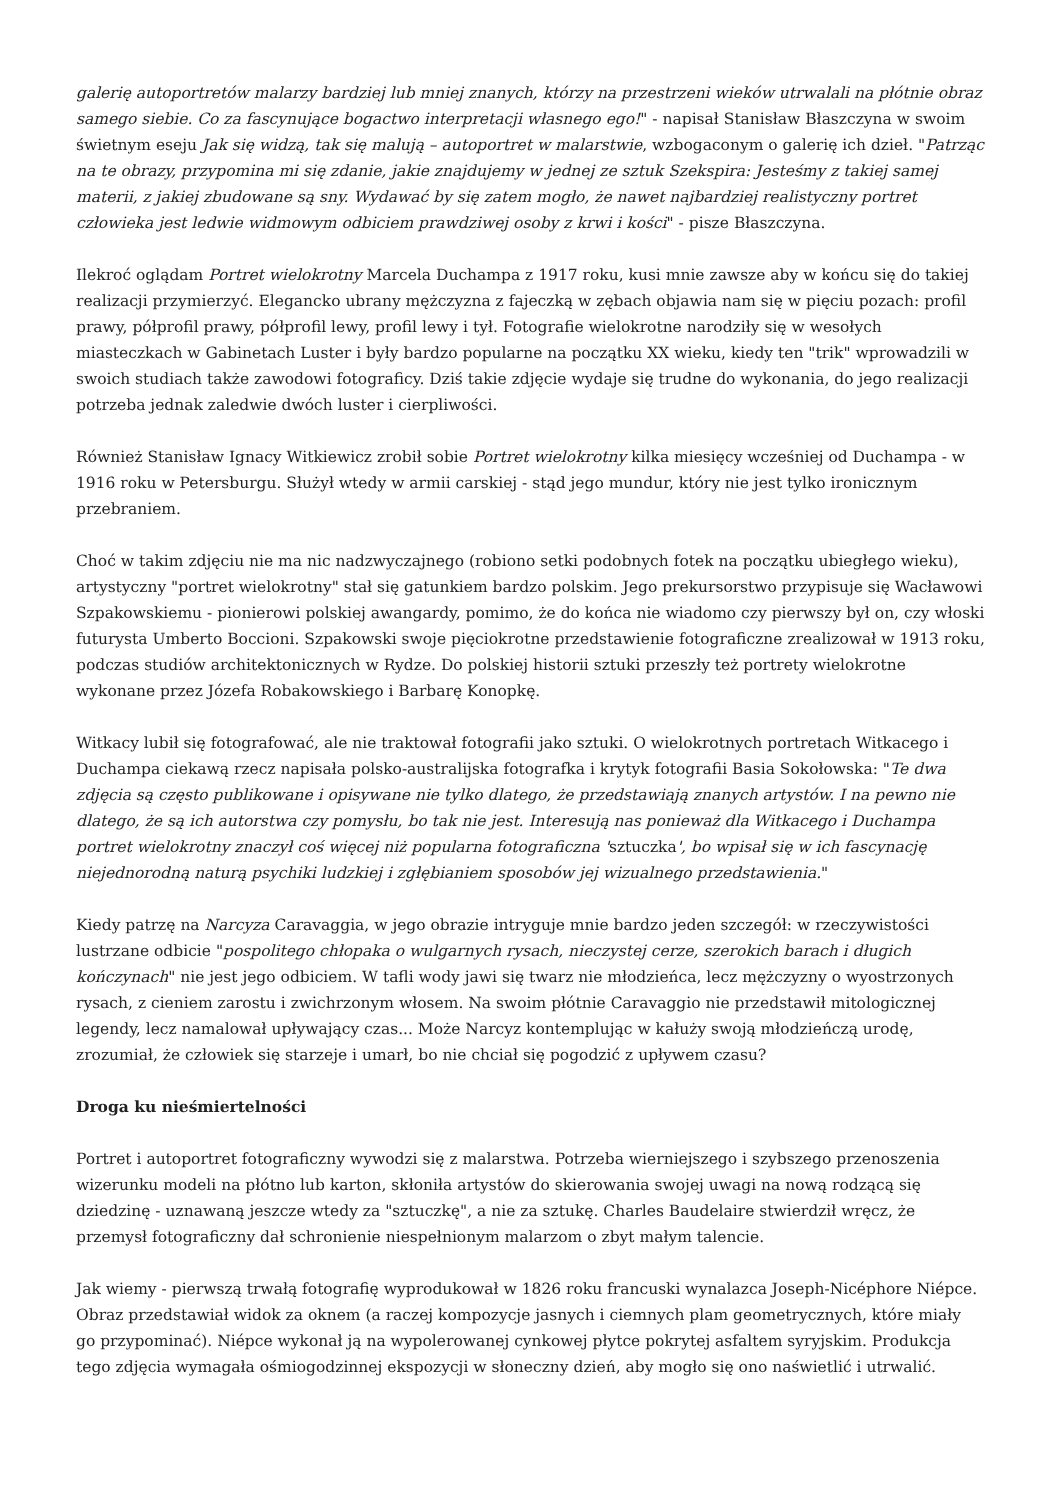galerię autoportretów malarzy bardziej lub mniej znanych, którzy na przestrzeni wieków utrwalali na płótnie obraz samego siebie. Co za fascynujące bogactwo interpretacji własnego ego!" - napisał Stanisław Błaszczyna w swoim świetnym eseju Jak się widzą, tak się malują – autoportret w malarstwie, wzbogaconym o galerię ich dzieł. "Patrząc na te obrazy, przypomina mi się zdanie, jakie znajdujemy w jednej ze sztuk Szekspira: Jesteśmy z takiej samej materii, z jakiej zbudowane są sny. Wydawać by się zatem mogło, że nawet najbardziej realistyczny portret człowieka jest ledwie widmowym odbiciem prawdziwej osoby z krwi i kości" - pisze Błaszczyna.
Ilekroć oglądam Portret wielokrotny Marcela Duchampa z 1917 roku, kusi mnie zawsze aby w końcu się do takiej realizacji przymierzyć. Elegancko ubrany mężczyzna z fajeczką w zębach objawia nam się w pięciu pozach: profil prawy, półprofil prawy, półprofil lewy, profil lewy i tył. Fotografie wielokrotne narodziły się w wesołych miasteczkach w Gabinetach Luster i były bardzo popularne na początku XX wieku, kiedy ten "trik" wprowadzili w swoich studiach także zawodowi fotograficy. Dziś takie zdjęcie wydaje się trudne do wykonania, do jego realizacji potrzeba jednak zaledwie dwóch luster i cierpliwości.
Również Stanisław Ignacy Witkiewicz zrobił sobie Portret wielokrotny kilka miesięcy wcześniej od Duchampa - w 1916 roku w Petersburgu. Służył wtedy w armii carskiej - stąd jego mundur, który nie jest tylko ironicznym przebraniem.
Choć w takim zdjęciu nie ma nic nadzwyczajnego (robiono setki podobnych fotek na początku ubiegłego wieku), artystyczny "portret wielokrotny" stał się gatunkiem bardzo polskim. Jego prekursorstwo przypisuje się Wacławowi Szpakowskiemu - pionierowi polskiej awangardy, pomimo, że do końca nie wiadomo czy pierwszy był on, czy włoski futurysta Umberto Boccioni. Szpakowski swoje pięciokrotne przedstawienie fotograficzne zrealizował w 1913 roku, podczas studiów architektonicznych w Rydze. Do polskiej historii sztuki przeszły też portrety wielokrotne wykonane przez Józefa Robakowskiego i Barbarę Konopkę.
Witkacy lubił się fotografować, ale nie traktował fotografii jako sztuki. O wielokrotnych portretach Witkacego i Duchampa ciekawą rzecz napisała polsko-australijska fotografka i krytyk fotografii Basia Sokołowska: "Te dwa zdjęcia są często publikowane i opisywane nie tylko dlatego, że przedstawiają znanych artystów. I na pewno nie dlatego, że są ich autorstwa czy pomysłu, bo tak nie jest. Interesują nas ponieważ dla Witkacego i Duchampa portret wielokrotny znaczył coś więcej niż popularna fotograficzna 'sztuczka', bo wpisał się w ich fascynację niejednorodną naturą psychiki ludzkiej i zgłębianiem sposobów jej wizualnego przedstawienia."
Kiedy patrzę na Narcyza Caravaggia, w jego obrazie intryguje mnie bardzo jeden szczegół: w rzeczywistości lustrzane odbicie "pospolitego chłopaka o wulgarnych rysach, nieczystej cerze, szerokich barach i długich kończynach" nie jest jego odbiciem. W tafli wody jawi się twarz nie młodzieńca, lecz mężczyzny o wyostrzonych rysach, z cieniem zarostu i zwichrzonym włosem. Na swoim płótnie Caravaggio nie przedstawił mitologicznej legendy, lecz namalował upływający czas... Może Narcyz kontemplując w kałuży swoją młodzieńczą urodę, zrozumiał, że człowiek się starzeje i umarł, bo nie chciał się pogodzić z upływem czasu?
Droga ku nieśmiertelności
Portret i autoportret fotograficzny wywodzi się z malarstwa. Potrzeba wierniejszego i szybszego przenoszenia wizerunku modeli na płótno lub karton, skłoniła artystów do skierowania swojej uwagi na nową rodzącą się dziedzinę - uznawaną jeszcze wtedy za "sztuczkę", a nie za sztukę. Charles Baudelaire stwierdził wręcz, że przemysł fotograficzny dał schronienie niespełnionym malarzom o zbyt małym talencie.
Jak wiemy - pierwszą trwałą fotografię wyprodukował w 1826 roku francuski wynalazca Joseph-Nicéphore Niépce. Obraz przedstawiał widok za oknem (a raczej kompozycje jasnych i ciemnych plam geometrycznych, które miały go przypominać). Niépce wykonał ją na wypolerowanej cynkowej płytce pokrytej asfaltem syryjskim. Produkcja tego zdjęcia wymagała ośmiogodzinnej ekspozycji w słoneczny dzień, aby mogło się ono naświetlić i utrwalić.